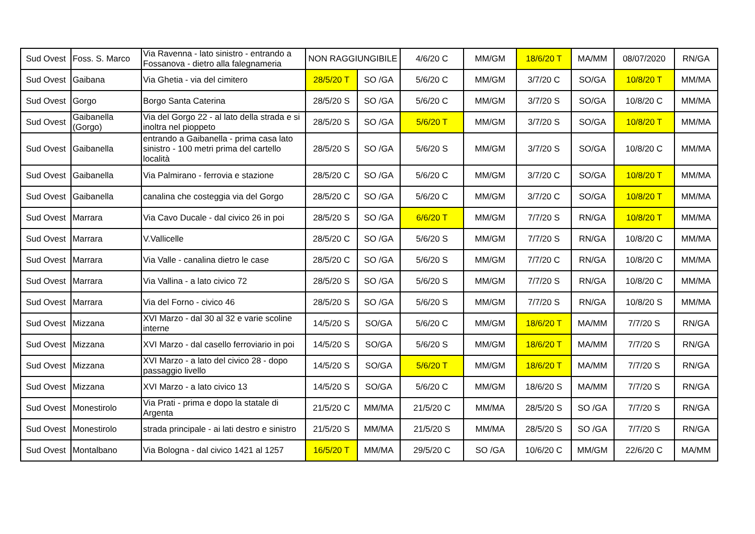| Sud Ovest | Foss. S. Marco | Via Ravenna - lato sinistro - entrando a Fossanova - dietro alla falegnameria | NON RAGGIUNGIBILE | | 4/6/20 C | MM/GM | 18/6/20 T | MA/MM | 08/07/2020 | RN/GA |
| Sud Ovest | Gaibana | Via Ghetia - via del cimitero | 28/5/20 T | SO /GA | 5/6/20 C | MM/GM | 3/7/20 C | SO/GA | 10/8/20 T | MM/MA |
| Sud Ovest | Gorgo | Borgo Santa Caterina | 28/5/20 S | SO /GA | 5/6/20 C | MM/GM | 3/7/20 S | SO/GA | 10/8/20 C | MM/MA |
| Sud Ovest | Gaibanella (Gorgo) | Via del Gorgo 22 - al lato della strada e si inoltra nel pioppeto | 28/5/20 S | SO /GA | 5/6/20 T | MM/GM | 3/7/20 S | SO/GA | 10/8/20 T | MM/MA |
| Sud Ovest | Gaibanella | entrando a Gaibanella - prima casa lato sinistro - 100 metri prima del cartello località | 28/5/20 S | SO /GA | 5/6/20 S | MM/GM | 3/7/20 S | SO/GA | 10/8/20 C | MM/MA |
| Sud Ovest | Gaibanella | Via Palmirano - ferrovia e stazione | 28/5/20 C | SO /GA | 5/6/20 C | MM/GM | 3/7/20 C | SO/GA | 10/8/20 T | MM/MA |
| Sud Ovest | Gaibanella | canalina che costeggia via del Gorgo | 28/5/20 C | SO /GA | 5/6/20 C | MM/GM | 3/7/20 C | SO/GA | 10/8/20 T | MM/MA |
| Sud Ovest | Marrara | Via Cavo Ducale - dal civico 26 in poi | 28/5/20 S | SO /GA | 6/6/20 T | MM/GM | 7/7/20 S | RN/GA | 10/8/20 T | MM/MA |
| Sud Ovest | Marrara | V.Vallicelle | 28/5/20 C | SO /GA | 5/6/20 S | MM/GM | 7/7/20 S | RN/GA | 10/8/20 C | MM/MA |
| Sud Ovest | Marrara | Via Valle - canalina dietro le case | 28/5/20 C | SO /GA | 5/6/20 S | MM/GM | 7/7/20 C | RN/GA | 10/8/20 C | MM/MA |
| Sud Ovest | Marrara | Via Vallina - a lato civico 72 | 28/5/20 S | SO /GA | 5/6/20 S | MM/GM | 7/7/20 S | RN/GA | 10/8/20 C | MM/MA |
| Sud Ovest | Marrara | Via del Forno - civico 46 | 28/5/20 S | SO /GA | 5/6/20 S | MM/GM | 7/7/20 S | RN/GA | 10/8/20 S | MM/MA |
| Sud Ovest | Mizzana | XVI Marzo - dal 30 al 32 e varie scoline interne | 14/5/20 S | SO/GA | 5/6/20 C | MM/GM | 18/6/20 T | MA/MM | 7/7/20 S | RN/GA |
| Sud Ovest | Mizzana | XVI Marzo - dal casello ferroviario in poi | 14/5/20 S | SO/GA | 5/6/20 S | MM/GM | 18/6/20 T | MA/MM | 7/7/20 S | RN/GA |
| Sud Ovest | Mizzana | XVI Marzo - a lato del civico 28 - dopo passaggio livello | 14/5/20 S | SO/GA | 5/6/20 T | MM/GM | 18/6/20 T | MA/MM | 7/7/20 S | RN/GA |
| Sud Ovest | Mizzana | XVI Marzo - a lato civico 13 | 14/5/20 S | SO/GA | 5/6/20 C | MM/GM | 18/6/20 S | MA/MM | 7/7/20 S | RN/GA |
| Sud Ovest | Monestirolo | Via Prati - prima e dopo la statale di Argenta | 21/5/20 C | MM/MA | 21/5/20 C | MM/MA | 28/5/20 S | SO /GA | 7/7/20 S | RN/GA |
| Sud Ovest | Monestirolo | strada principale - ai lati destro e sinistro | 21/5/20 S | MM/MA | 21/5/20 S | MM/MA | 28/5/20 S | SO /GA | 7/7/20 S | RN/GA |
| Sud Ovest | Montalbano | Via Bologna - dal civico 1421 al 1257 | 16/5/20 T | MM/MA | 29/5/20 C | SO /GA | 10/6/20 C | MM/GM | 22/6/20 C | MA/MM |